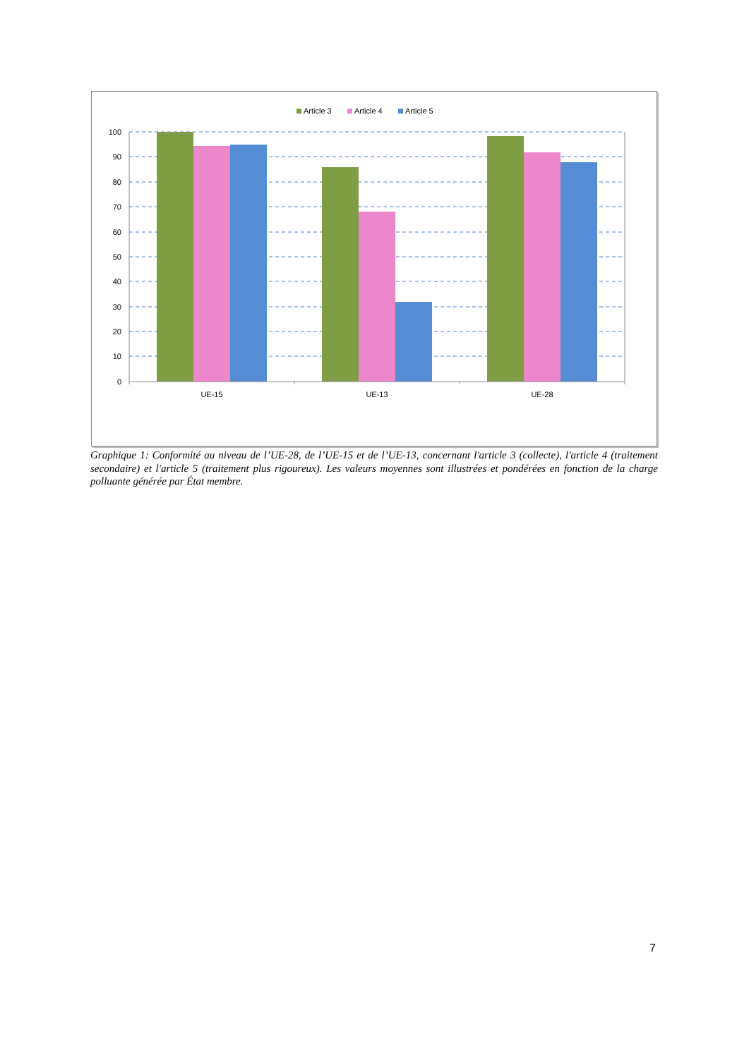Article 3
Article 4
Article 5
100
90
80
70
60
50
40
30
20
10
0
UE-15
UE-13
UE-28
Graphique 1: Conformité au niveau de l’UE-28, de l’UE-15 et de l’UE-13, concernant l'article 3 (collecte), l'article 4 (traitement secondaire) et l'article 5 (traitement plus rigoureux). Les valeurs moyennes sont illustrées et pondérées en fonction de la charge polluante générée par État membre.
7